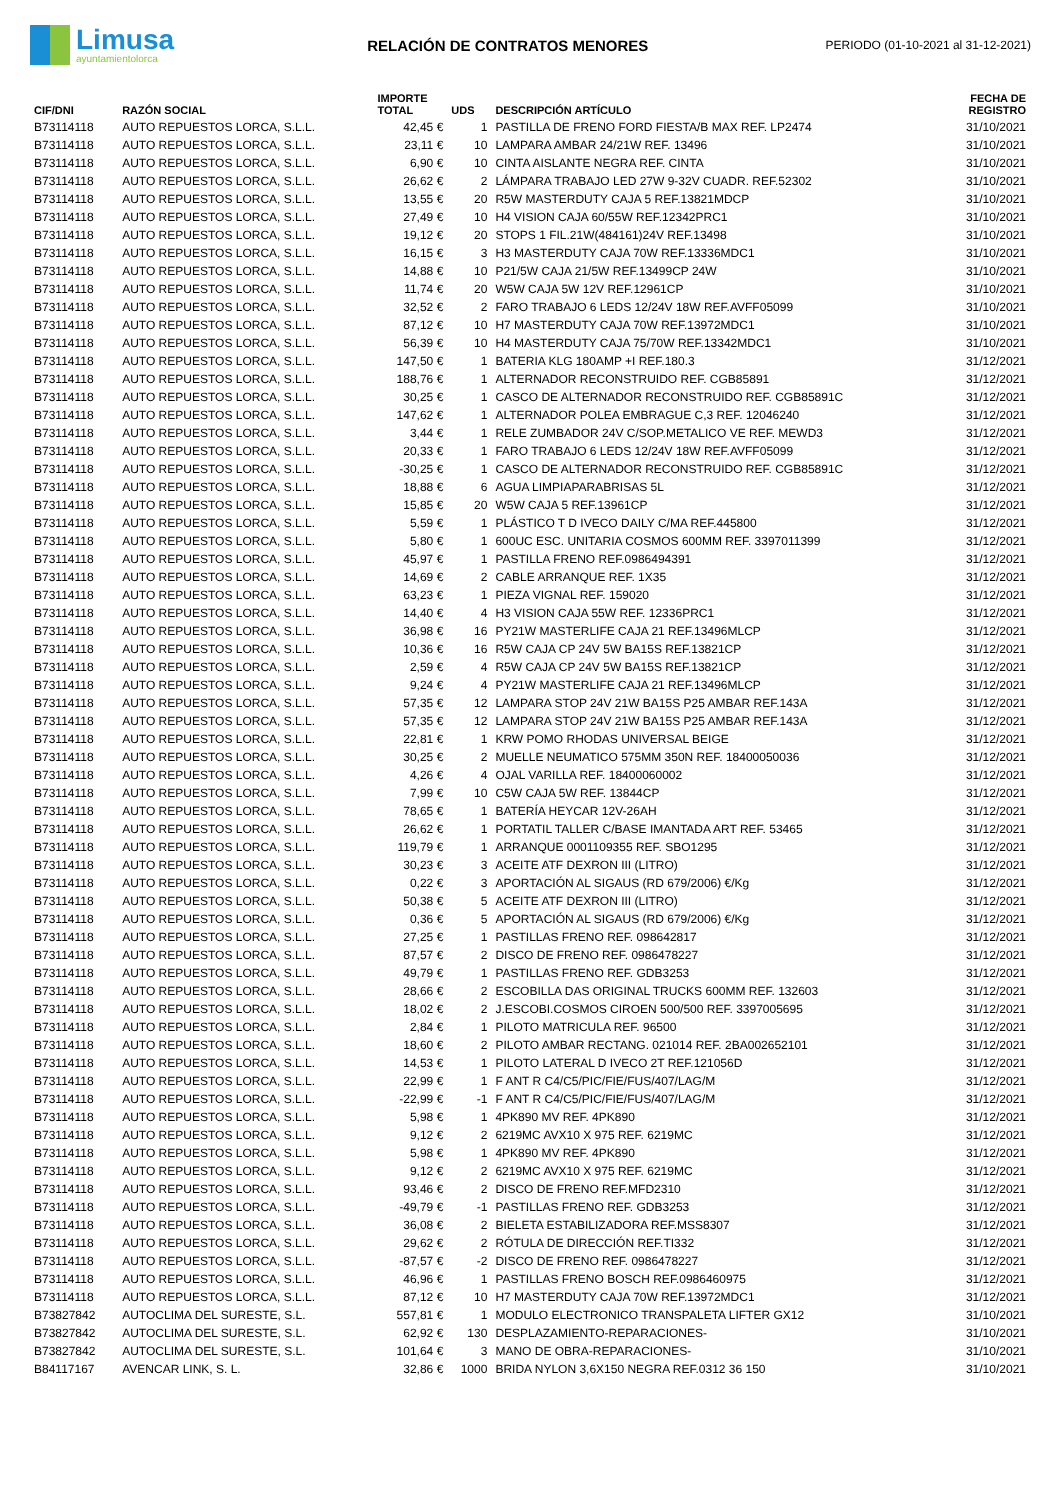Limusa
ayuntamientolorca
RELACIÓN DE CONTRATOS MENORES
PERIODO (01-10-2021 al 31-12-2021)
| CIF/DNI | RAZÓN SOCIAL | IMPORTE TOTAL | UDS | DESCRIPCIÓN ARTÍCULO | FECHA DE REGISTRO |
| --- | --- | --- | --- | --- | --- |
| B73114118 | AUTO REPUESTOS LORCA, S.L.L. | 42,45 € | 1 | PASTILLA DE FRENO FORD FIESTA/B MAX REF. LP2474 | 31/10/2021 |
| B73114118 | AUTO REPUESTOS LORCA, S.L.L. | 23,11 € | 10 | LAMPARA AMBAR 24/21W REF. 13496 | 31/10/2021 |
| B73114118 | AUTO REPUESTOS LORCA, S.L.L. | 6,90 € | 10 | CINTA AISLANTE NEGRA REF. CINTA | 31/10/2021 |
| B73114118 | AUTO REPUESTOS LORCA, S.L.L. | 26,62 € | 2 | LÁMPARA TRABAJO LED 27W 9-32V CUADR. REF.52302 | 31/10/2021 |
| B73114118 | AUTO REPUESTOS LORCA, S.L.L. | 13,55 € | 20 | R5W MASTERDUTY CAJA 5 REF.13821MDCP | 31/10/2021 |
| B73114118 | AUTO REPUESTOS LORCA, S.L.L. | 27,49 € | 10 | H4 VISION CAJA 60/55W REF.12342PRC1 | 31/10/2021 |
| B73114118 | AUTO REPUESTOS LORCA, S.L.L. | 19,12 € | 20 | STOPS 1 FIL.21W(484161)24V REF.13498 | 31/10/2021 |
| B73114118 | AUTO REPUESTOS LORCA, S.L.L. | 16,15 € | 3 | H3 MASTERDUTY CAJA 70W REF.13336MDC1 | 31/10/2021 |
| B73114118 | AUTO REPUESTOS LORCA, S.L.L. | 14,88 € | 10 | P21/5W CAJA 21/5W REF.13499CP 24W | 31/10/2021 |
| B73114118 | AUTO REPUESTOS LORCA, S.L.L. | 11,74 € | 20 | W5W CAJA 5W 12V REF.12961CP | 31/10/2021 |
| B73114118 | AUTO REPUESTOS LORCA, S.L.L. | 32,52 € | 2 | FARO TRABAJO 6 LEDS 12/24V 18W REF.AVFF05099 | 31/10/2021 |
| B73114118 | AUTO REPUESTOS LORCA, S.L.L. | 87,12 € | 10 | H7 MASTERDUTY CAJA 70W REF.13972MDC1 | 31/10/2021 |
| B73114118 | AUTO REPUESTOS LORCA, S.L.L. | 56,39 € | 10 | H4 MASTERDUTY CAJA 75/70W REF.13342MDC1 | 31/10/2021 |
| B73114118 | AUTO REPUESTOS LORCA, S.L.L. | 147,50 € | 1 | BATERIA KLG 180AMP +I REF.180.3 | 31/12/2021 |
| B73114118 | AUTO REPUESTOS LORCA, S.L.L. | 188,76 € | 1 | ALTERNADOR RECONSTRUIDO REF. CGB85891 | 31/12/2021 |
| B73114118 | AUTO REPUESTOS LORCA, S.L.L. | 30,25 € | 1 | CASCO DE ALTERNADOR RECONSTRUIDO REF. CGB85891C | 31/12/2021 |
| B73114118 | AUTO REPUESTOS LORCA, S.L.L. | 147,62 € | 1 | ALTERNADOR POLEA EMBRAGUE C,3 REF. 12046240 | 31/12/2021 |
| B73114118 | AUTO REPUESTOS LORCA, S.L.L. | 3,44 € | 1 | RELE ZUMBADOR 24V C/SOP.METALICO VE REF. MEWD3 | 31/12/2021 |
| B73114118 | AUTO REPUESTOS LORCA, S.L.L. | 20,33 € | 1 | FARO TRABAJO 6 LEDS 12/24V 18W REF.AVFF05099 | 31/12/2021 |
| B73114118 | AUTO REPUESTOS LORCA, S.L.L. | -30,25 € | 1 | CASCO DE ALTERNADOR RECONSTRUIDO REF. CGB85891C | 31/12/2021 |
| B73114118 | AUTO REPUESTOS LORCA, S.L.L. | 18,88 € | 6 | AGUA LIMPIAPARABRISAS 5L | 31/12/2021 |
| B73114118 | AUTO REPUESTOS LORCA, S.L.L. | 15,85 € | 20 | W5W CAJA 5 REF.13961CP | 31/12/2021 |
| B73114118 | AUTO REPUESTOS LORCA, S.L.L. | 5,59 € | 1 | PLÁSTICO T D IVECO DAILY C/MA REF.445800 | 31/12/2021 |
| B73114118 | AUTO REPUESTOS LORCA, S.L.L. | 5,80 € | 1 | 600UC ESC. UNITARIA COSMOS 600MM REF. 3397011399 | 31/12/2021 |
| B73114118 | AUTO REPUESTOS LORCA, S.L.L. | 45,97 € | 1 | PASTILLA FRENO REF.0986494391 | 31/12/2021 |
| B73114118 | AUTO REPUESTOS LORCA, S.L.L. | 14,69 € | 2 | CABLE ARRANQUE REF. 1X35 | 31/12/2021 |
| B73114118 | AUTO REPUESTOS LORCA, S.L.L. | 63,23 € | 1 | PIEZA VIGNAL REF. 159020 | 31/12/2021 |
| B73114118 | AUTO REPUESTOS LORCA, S.L.L. | 14,40 € | 4 | H3 VISION CAJA 55W REF. 12336PRC1 | 31/12/2021 |
| B73114118 | AUTO REPUESTOS LORCA, S.L.L. | 36,98 € | 16 | PY21W MASTERLIFE CAJA 21 REF.13496MLCP | 31/12/2021 |
| B73114118 | AUTO REPUESTOS LORCA, S.L.L. | 10,36 € | 16 | R5W CAJA CP 24V 5W BA15S REF.13821CP | 31/12/2021 |
| B73114118 | AUTO REPUESTOS LORCA, S.L.L. | 2,59 € | 4 | R5W CAJA CP 24V 5W BA15S REF.13821CP | 31/12/2021 |
| B73114118 | AUTO REPUESTOS LORCA, S.L.L. | 9,24 € | 4 | PY21W MASTERLIFE CAJA 21 REF.13496MLCP | 31/12/2021 |
| B73114118 | AUTO REPUESTOS LORCA, S.L.L. | 57,35 € | 12 | LAMPARA STOP 24V 21W BA15S P25 AMBAR REF.143A | 31/12/2021 |
| B73114118 | AUTO REPUESTOS LORCA, S.L.L. | 57,35 € | 12 | LAMPARA STOP 24V 21W BA15S P25 AMBAR REF.143A | 31/12/2021 |
| B73114118 | AUTO REPUESTOS LORCA, S.L.L. | 22,81 € | 1 | KRW POMO RHODAS UNIVERSAL BEIGE | 31/12/2021 |
| B73114118 | AUTO REPUESTOS LORCA, S.L.L. | 30,25 € | 2 | MUELLE NEUMATICO 575MM 350N REF. 18400050036 | 31/12/2021 |
| B73114118 | AUTO REPUESTOS LORCA, S.L.L. | 4,26 € | 4 | OJAL VARILLA REF. 18400060002 | 31/12/2021 |
| B73114118 | AUTO REPUESTOS LORCA, S.L.L. | 7,99 € | 10 | C5W CAJA 5W REF. 13844CP | 31/12/2021 |
| B73114118 | AUTO REPUESTOS LORCA, S.L.L. | 78,65 € | 1 | BATERÍA HEYCAR 12V-26AH | 31/12/2021 |
| B73114118 | AUTO REPUESTOS LORCA, S.L.L. | 26,62 € | 1 | PORTATIL TALLER C/BASE IMANTADA ART REF. 53465 | 31/12/2021 |
| B73114118 | AUTO REPUESTOS LORCA, S.L.L. | 119,79 € | 1 | ARRANQUE 0001109355 REF. SBO1295 | 31/12/2021 |
| B73114118 | AUTO REPUESTOS LORCA, S.L.L. | 30,23 € | 3 | ACEITE ATF DEXRON III (LITRO) | 31/12/2021 |
| B73114118 | AUTO REPUESTOS LORCA, S.L.L. | 0,22 € | 3 | APORTACIÓN AL SIGAUS (RD 679/2006) €/Kg | 31/12/2021 |
| B73114118 | AUTO REPUESTOS LORCA, S.L.L. | 50,38 € | 5 | ACEITE ATF DEXRON III (LITRO) | 31/12/2021 |
| B73114118 | AUTO REPUESTOS LORCA, S.L.L. | 0,36 € | 5 | APORTACIÓN AL SIGAUS (RD 679/2006) €/Kg | 31/12/2021 |
| B73114118 | AUTO REPUESTOS LORCA, S.L.L. | 27,25 € | 1 | PASTILLAS FRENO REF. 098642817 | 31/12/2021 |
| B73114118 | AUTO REPUESTOS LORCA, S.L.L. | 87,57 € | 2 | DISCO DE FRENO REF. 0986478227 | 31/12/2021 |
| B73114118 | AUTO REPUESTOS LORCA, S.L.L. | 49,79 € | 1 | PASTILLAS FRENO REF. GDB3253 | 31/12/2021 |
| B73114118 | AUTO REPUESTOS LORCA, S.L.L. | 28,66 € | 2 | ESCOBILLA DAS ORIGINAL TRUCKS 600MM REF. 132603 | 31/12/2021 |
| B73114118 | AUTO REPUESTOS LORCA, S.L.L. | 18,02 € | 2 | J.ESCOBI.COSMOS CIROEN 500/500 REF. 3397005695 | 31/12/2021 |
| B73114118 | AUTO REPUESTOS LORCA, S.L.L. | 2,84 € | 1 | PILOTO MATRICULA REF. 96500 | 31/12/2021 |
| B73114118 | AUTO REPUESTOS LORCA, S.L.L. | 18,60 € | 2 | PILOTO AMBAR RECTANG. 021014 REF. 2BA002652101 | 31/12/2021 |
| B73114118 | AUTO REPUESTOS LORCA, S.L.L. | 14,53 € | 1 | PILOTO LATERAL D IVECO 2T REF.121056D | 31/12/2021 |
| B73114118 | AUTO REPUESTOS LORCA, S.L.L. | 22,99 € | 1 | F ANT R C4/C5/PIC/FIE/FUS/407/LAG/M | 31/12/2021 |
| B73114118 | AUTO REPUESTOS LORCA, S.L.L. | -22,99 € | -1 | F ANT R C4/C5/PIC/FIE/FUS/407/LAG/M | 31/12/2021 |
| B73114118 | AUTO REPUESTOS LORCA, S.L.L. | 5,98 € | 1 | 4PK890 MV REF. 4PK890 | 31/12/2021 |
| B73114118 | AUTO REPUESTOS LORCA, S.L.L. | 9,12 € | 2 | 6219MC AVX10 X 975 REF. 6219MC | 31/12/2021 |
| B73114118 | AUTO REPUESTOS LORCA, S.L.L. | 5,98 € | 1 | 4PK890 MV REF. 4PK890 | 31/12/2021 |
| B73114118 | AUTO REPUESTOS LORCA, S.L.L. | 9,12 € | 2 | 6219MC AVX10 X 975 REF. 6219MC | 31/12/2021 |
| B73114118 | AUTO REPUESTOS LORCA, S.L.L. | 93,46 € | 2 | DISCO DE FRENO REF.MFD2310 | 31/12/2021 |
| B73114118 | AUTO REPUESTOS LORCA, S.L.L. | -49,79 € | -1 | PASTILLAS FRENO REF. GDB3253 | 31/12/2021 |
| B73114118 | AUTO REPUESTOS LORCA, S.L.L. | 36,08 € | 2 | BIELETA ESTABILIZADORA REF.MSS8307 | 31/12/2021 |
| B73114118 | AUTO REPUESTOS LORCA, S.L.L. | 29,62 € | 2 | RÓTULA DE DIRECCIÓN REF.TI332 | 31/12/2021 |
| B73114118 | AUTO REPUESTOS LORCA, S.L.L. | -87,57 € | -2 | DISCO DE FRENO REF. 0986478227 | 31/12/2021 |
| B73114118 | AUTO REPUESTOS LORCA, S.L.L. | 46,96 € | 1 | PASTILLAS FRENO BOSCH REF.0986460975 | 31/12/2021 |
| B73114118 | AUTO REPUESTOS LORCA, S.L.L. | 87,12 € | 10 | H7 MASTERDUTY CAJA 70W REF.13972MDC1 | 31/12/2021 |
| B73827842 | AUTOCLIMA DEL SURESTE, S.L. | 557,81 € | 1 | MODULO ELECTRONICO TRANSPALETA LIFTER GX12 | 31/10/2021 |
| B73827842 | AUTOCLIMA DEL SURESTE, S.L. | 62,92 € | 130 | DESPLAZAMIENTO-REPARACIONES- | 31/10/2021 |
| B73827842 | AUTOCLIMA DEL SURESTE, S.L. | 101,64 € | 3 | MANO DE OBRA-REPARACIONES- | 31/10/2021 |
| B84117167 | AVENCAR LINK, S. L. | 32,86 € | 1000 | BRIDA NYLON 3,6X150 NEGRA REF.0312 36 150 | 31/10/2021 |